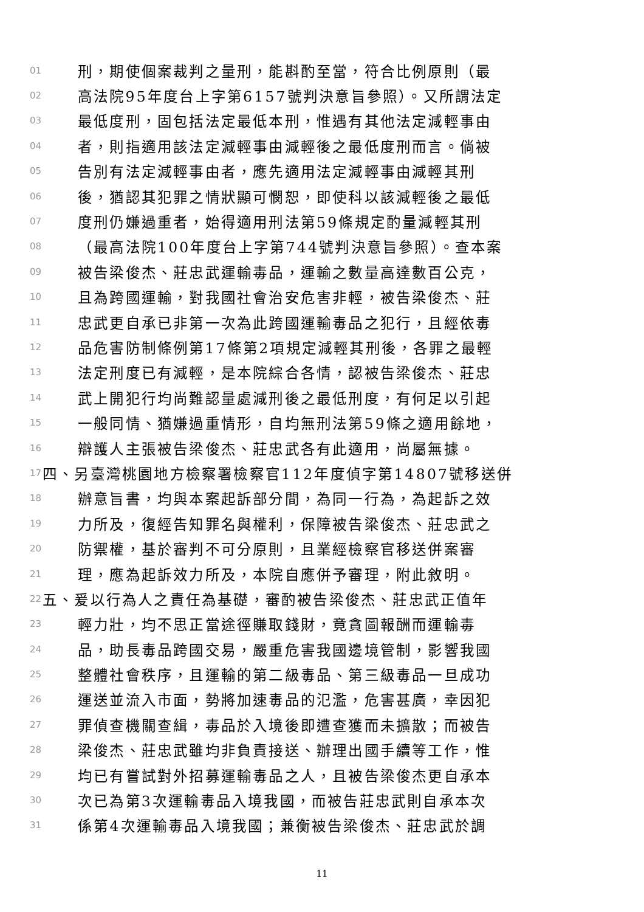01 刑，期使個案裁判之量刑，能斟酌至當，符合比例原則（最
02 高法院95年度台上字第6157號判決意旨參照）。又所謂法定
03 最低度刑，固包括法定最低本刑，惟遇有其他法定減輕事由
04 者，則指適用該法定減輕事由減輕後之最低度刑而言。倘被
05 告別有法定減輕事由者，應先適用法定減輕事由減輕其刑
06 後，猶認其犯罪之情狀顯可憫恕，即使科以該減輕後之最低
07 度刑仍嫌過重者，始得適用刑法第59條規定酌量減輕其刑
08 （最高法院100年度台上字第744號判決意旨參照）。查本案
09 被告梁俊杰、莊忠武運輸毒品，運輸之數量高達數百公克，
10 且為跨國運輸，對我國社會治安危害非輕，被告梁俊杰、莊
11 忠武更自承已非第一次為此跨國運輸毒品之犯行，且經依毒
12 品危害防制條例第17條第2項規定減輕其刑後，各罪之最輕
13 法定刑度已有減輕，是本院綜合各情，認被告梁俊杰、莊忠
14 武上開犯行均尚難認量處減刑後之最低刑度，有何足以引起
15 一般同情、猶嫌過重情形，自均無刑法第59條之適用餘地，
16 辯護人主張被告梁俊杰、莊忠武各有此適用，尚屬無據。
17 四、另臺灣桃園地方檢察署檢察官112年度偵字第14807號移送併
18 辦意旨書，均與本案起訴部分間，為同一行為，為起訴之效
19 力所及，復經告知罪名與權利，保障被告梁俊杰、莊忠武之
20 防禦權，基於審判不可分原則，且業經檢察官移送併案審
21 理，應為起訴效力所及，本院自應併予審理，附此敘明。
22 五、爰以行為人之責任為基礎，審酌被告梁俊杰、莊忠武正值年
23 輕力壯，均不思正當途徑賺取錢財，竟貪圖報酬而運輸毒
24 品，助長毒品跨國交易，嚴重危害我國邊境管制，影響我國
25 整體社會秩序，且運輸的第二級毒品、第三級毒品一旦成功
26 運送並流入市面，勢將加速毒品的氾濫，危害甚廣，幸因犯
27 罪偵查機關查緝，毒品於入境後即遭查獲而未擴散；而被告
28 梁俊杰、莊忠武雖均非負責接送、辦理出國手續等工作，惟
29 均已有嘗試對外招募運輸毒品之人，且被告梁俊杰更自承本
30 次已為第3次運輸毒品入境我國，而被告莊忠武則自承本次
31 係第4次運輸毒品入境我國；兼衡被告梁俊杰、莊忠武於調
11